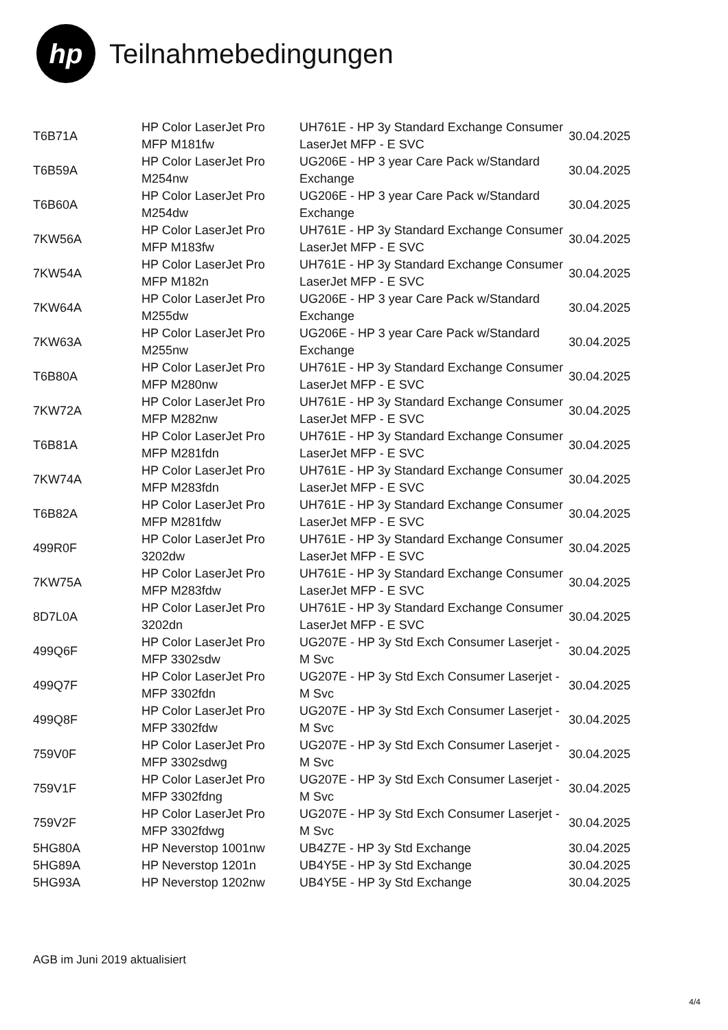hp
Teilnahmebedingungen
| T6B71A | HP Color LaserJet Pro MFP M181fw | UH761E - HP 3y Standard Exchange Consumer LaserJet MFP - E SVC | 30.04.2025 |
| T6B59A | HP Color LaserJet Pro M254nw | UG206E - HP 3 year Care Pack w/Standard Exchange | 30.04.2025 |
| T6B60A | HP Color LaserJet Pro M254dw | UG206E - HP 3 year Care Pack w/Standard Exchange | 30.04.2025 |
| 7KW56A | HP Color LaserJet Pro MFP M183fw | UH761E - HP 3y Standard Exchange Consumer LaserJet MFP - E SVC | 30.04.2025 |
| 7KW54A | HP Color LaserJet Pro MFP M182n | UH761E - HP 3y Standard Exchange Consumer LaserJet MFP - E SVC | 30.04.2025 |
| 7KW64A | HP Color LaserJet Pro M255dw | UG206E - HP 3 year Care Pack w/Standard Exchange | 30.04.2025 |
| 7KW63A | HP Color LaserJet Pro M255nw | UG206E - HP 3 year Care Pack w/Standard Exchange | 30.04.2025 |
| T6B80A | HP Color LaserJet Pro MFP M280nw | UH761E - HP 3y Standard Exchange Consumer LaserJet MFP - E SVC | 30.04.2025 |
| 7KW72A | HP Color LaserJet Pro MFP M282nw | UH761E - HP 3y Standard Exchange Consumer LaserJet MFP - E SVC | 30.04.2025 |
| T6B81A | HP Color LaserJet Pro MFP M281fdn | UH761E - HP 3y Standard Exchange Consumer LaserJet MFP - E SVC | 30.04.2025 |
| 7KW74A | HP Color LaserJet Pro MFP M283fdn | UH761E - HP 3y Standard Exchange Consumer LaserJet MFP - E SVC | 30.04.2025 |
| T6B82A | HP Color LaserJet Pro MFP M281fdw | UH761E - HP 3y Standard Exchange Consumer LaserJet MFP - E SVC | 30.04.2025 |
| 499R0F | HP Color LaserJet Pro 3202dw | UH761E - HP 3y Standard Exchange Consumer LaserJet MFP - E SVC | 30.04.2025 |
| 7KW75A | HP Color LaserJet Pro MFP M283fdw | UH761E - HP 3y Standard Exchange Consumer LaserJet MFP - E SVC | 30.04.2025 |
| 8D7L0A | HP Color LaserJet Pro 3202dn | UH761E - HP 3y Standard Exchange Consumer LaserJet MFP - E SVC | 30.04.2025 |
| 499Q6F | HP Color LaserJet Pro MFP 3302sdw | UG207E - HP 3y Std Exch Consumer Laserjet - M Svc | 30.04.2025 |
| 499Q7F | HP Color LaserJet Pro MFP 3302fdn | UG207E - HP 3y Std Exch Consumer Laserjet - M Svc | 30.04.2025 |
| 499Q8F | HP Color LaserJet Pro MFP 3302fdw | UG207E - HP 3y Std Exch Consumer Laserjet - M Svc | 30.04.2025 |
| 759V0F | HP Color LaserJet Pro MFP 3302sdwg | UG207E - HP 3y Std Exch Consumer Laserjet - M Svc | 30.04.2025 |
| 759V1F | HP Color LaserJet Pro MFP 3302fdng | UG207E - HP 3y Std Exch Consumer Laserjet - M Svc | 30.04.2025 |
| 759V2F | HP Color LaserJet Pro MFP 3302fdwg | UG207E - HP 3y Std Exch Consumer Laserjet - M Svc | 30.04.2025 |
| 5HG80A | HP Neverstop 1001nw | UB4Z7E - HP 3y Std Exchange | 30.04.2025 |
| 5HG89A | HP Neverstop 1201n | UB4Y5E - HP 3y Std Exchange | 30.04.2025 |
| 5HG93A | HP Neverstop 1202nw | UB4Y5E - HP 3y Std Exchange | 30.04.2025 |
AGB im Juni 2019 aktualisiert
4/4